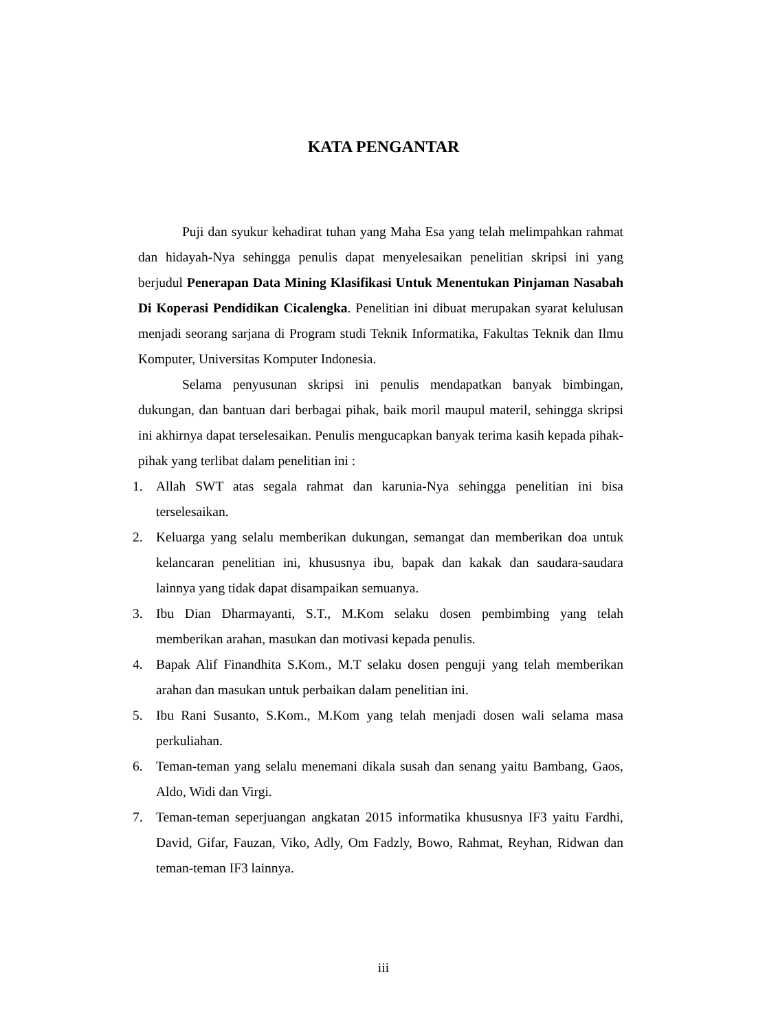KATA PENGANTAR
Puji dan syukur kehadirat tuhan yang Maha Esa yang telah melimpahkan rahmat dan hidayah-Nya sehingga penulis dapat menyelesaikan penelitian skripsi ini yang berjudul Penerapan Data Mining Klasifikasi Untuk Menentukan Pinjaman Nasabah Di Koperasi Pendidikan Cicalengka. Penelitian ini dibuat merupakan syarat kelulusan menjadi seorang sarjana di Program studi Teknik Informatika, Fakultas Teknik dan Ilmu Komputer, Universitas Komputer Indonesia.
Selama penyusunan skripsi ini penulis mendapatkan banyak bimbingan, dukungan, dan bantuan dari berbagai pihak, baik moril maupul materil, sehingga skripsi ini akhirnya dapat terselesaikan. Penulis mengucapkan banyak terima kasih kepada pihak-pihak yang terlibat dalam penelitian ini :
1. Allah SWT atas segala rahmat dan karunia-Nya sehingga penelitian ini bisa terselesaikan.
2. Keluarga yang selalu memberikan dukungan, semangat dan memberikan doa untuk kelancaran penelitian ini, khususnya ibu, bapak dan kakak dan saudara-saudara lainnya yang tidak dapat disampaikan semuanya.
3. Ibu Dian Dharmayanti, S.T., M.Kom selaku dosen pembimbing yang telah memberikan arahan, masukan dan motivasi kepada penulis.
4. Bapak Alif Finandhita S.Kom., M.T selaku dosen penguji yang telah memberikan arahan dan masukan untuk perbaikan dalam penelitian ini.
5. Ibu Rani Susanto, S.Kom., M.Kom yang telah menjadi dosen wali selama masa perkuliahan.
6. Teman-teman yang selalu menemani dikala susah dan senang yaitu Bambang, Gaos, Aldo, Widi dan Virgi.
7. Teman-teman seperjuangan angkatan 2015 informatika khususnya IF3 yaitu Fardhi, David, Gifar, Fauzan, Viko, Adly, Om Fadzly, Bowo, Rahmat, Reyhan, Ridwan dan teman-teman IF3 lainnya.
iii